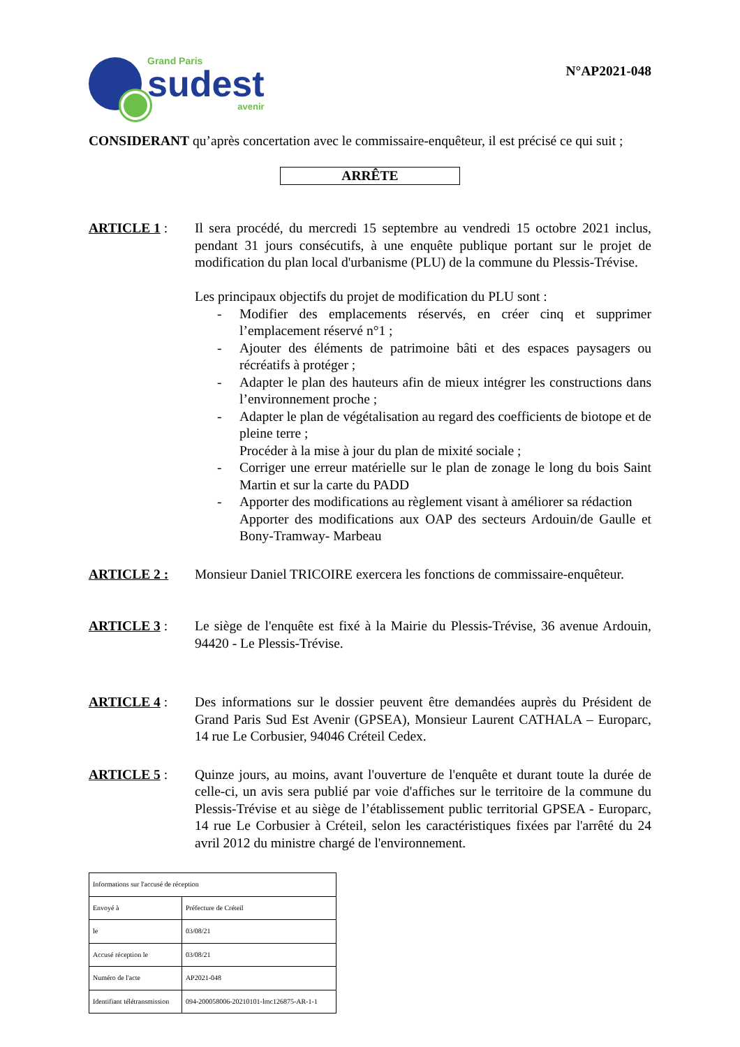Grand Paris
sudest
avenir
N°AP2021-048
CONSIDERANT qu’après concertation avec le commissaire-enquêteur, il est précisé ce qui suit ;
ARRÊTE
ARTICLE 1 : Il sera procédé, du mercredi 15 septembre au vendredi 15 octobre 2021 inclus, pendant 31 jours consécutifs, à une enquête publique portant sur le projet de modification du plan local d'urbanisme (PLU) de la commune du Plessis-Trévise.
Les principaux objectifs du projet de modification du PLU sont :
- Modifier des emplacements réservés, en créer cinq et supprimer l’emplacement réservé n°1 ;
- Ajouter des éléments de patrimoine bâti et des espaces paysagers ou récréatifs à protéger ;
- Adapter le plan des hauteurs afin de mieux intégrer les constructions dans l’environnement proche ;
- Adapter le plan de végétalisation au regard des coefficients de biotope et de pleine terre ;
Procéder à la mise à jour du plan de mixité sociale ;
- Corriger une erreur matérielle sur le plan de zonage le long du bois Saint Martin et sur la carte du PADD
- Apporter des modifications au règlement visant à améliorer sa rédaction
Apporter des modifications aux OAP des secteurs Ardouin/de Gaulle et Bony-Tramway- Marbeau
ARTICLE 2 : Monsieur Daniel TRICOIRE exercera les fonctions de commissaire-enquêteur.
ARTICLE 3 : Le siège de l'enquête est fixé à la Mairie du Plessis-Trévise, 36 avenue Ardouin, 94420 - Le Plessis-Trévise.
ARTICLE 4 : Des informations sur le dossier peuvent être demandées auprès du Président de Grand Paris Sud Est Avenir (GPSEA), Monsieur Laurent CATHALA – Europarc, 14 rue Le Corbusier, 94046 Créteil Cedex.
ARTICLE 5 : Quinze jours, au moins, avant l'ouverture de l'enquête et durant toute la durée de celle-ci, un avis sera publié par voie d'affiches sur le territoire de la commune du Plessis-Trévise et au siège de l’établissement public territorial GPSEA - Europarc, 14 rue Le Corbusier à Créteil, selon les caractéristiques fixées par l'arrêté du 24 avril 2012 du ministre chargé de l'environnement.
| Informations sur l'accusé de réception | |
| Envoyé à | Préfecture de Créteil |
| le | 03/08/21 |
| Accusé réception le | 03/08/21 |
| Numéro de l'acte | AP2021-048 |
| Identifiant télétransmission | 094-200058006-20210101-lmc126875-AR-1-1 |